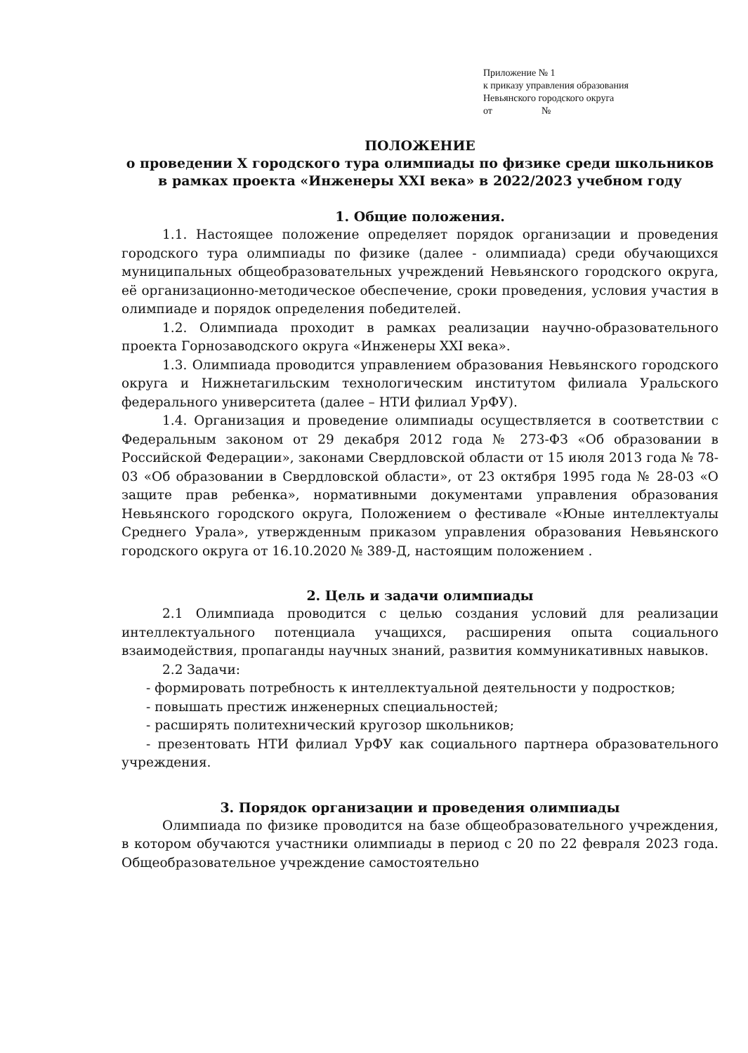Приложение № 1
к приказу управления образования
Невьянского городского округа
от №
ПОЛОЖЕНИЕ
о проведении X городского тура олимпиады по физике среди школьников
в рамках проекта «Инженеры XXI века» в 2022/2023 учебном году
1. Общие положения.
1.1. Настоящее положение определяет порядок организации и проведения городского тура олимпиады по физике (далее - олимпиада) среди обучающихся муниципальных общеобразовательных учреждений Невьянского городского округа, её организационно-методическое обеспечение, сроки проведения, условия участия в олимпиаде и порядок определения победителей.
1.2. Олимпиада проходит в рамках реализации научно-образовательного проекта Горнозаводского округа «Инженеры XXI века».
1.3. Олимпиада проводится управлением образования Невьянского городского округа и Нижнетагильским технологическим институтом филиала Уральского федерального университета (далее – НТИ филиал УрФУ).
1.4. Организация и проведение олимпиады осуществляется в соответствии с Федеральным законом от 29 декабря 2012 года № 273-ФЗ «Об образовании в Российской Федерации», законами Свердловской области от 15 июля 2013 года № 78-03 «Об образовании в Свердловской области», от 23 октября 1995 года № 28-03 «О защите прав ребенка», нормативными документами управления образования Невьянского городского округа, Положением о фестивале «Юные интеллектуалы Среднего Урала», утвержденным приказом управления образования Невьянского городского округа от 16.10.2020 № 389-Д, настоящим положением .
2. Цель и задачи олимпиады
2.1 Олимпиада проводится с целью создания условий для реализации интеллектуального потенциала учащихся, расширения опыта социального взаимодействия, пропаганды научных знаний, развития коммуникативных навыков.
2.2 Задачи:
- формировать потребность к интеллектуальной деятельности у подростков;
- повышать престиж инженерных специальностей;
- расширять политехнический кругозор школьников;
- презентовать НТИ филиал УрФУ как социального партнера образовательного учреждения.
3. Порядок организации и проведения олимпиады
Олимпиада по физике проводится на базе общеобразовательного учреждения, в котором обучаются участники олимпиады в период с 20 по 22 февраля 2023 года. Общеобразовательное учреждение самостоятельно